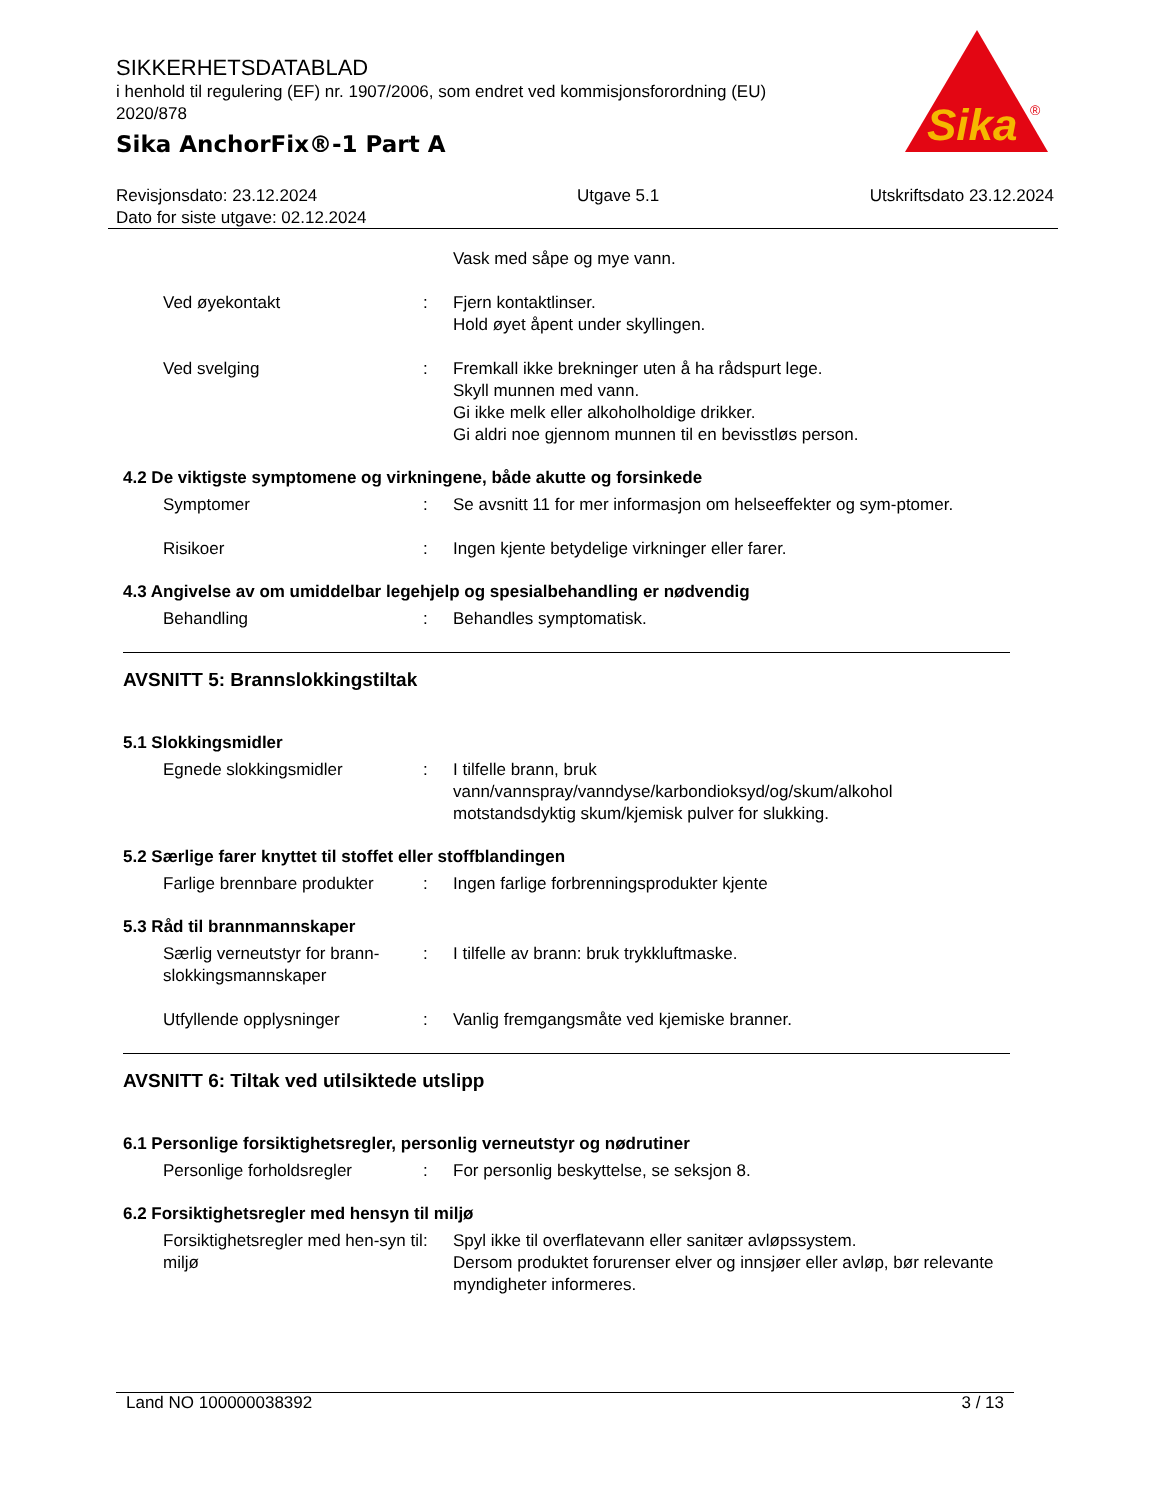SIKKERHETSDATABLAD
i henhold til regulering (EF) nr. 1907/2006, som endret ved kommisjonsforordning (EU) 2020/878
Sika AnchorFix®-1 Part A
Sika
®
Revisjonsdato: 23.12.2024
Dato for siste utgave: 02.12.2024
Utgave 5.1 Utskriftsdato 23.12.2024
Vask med såpe og mye vann.
Ved øyekontakt : Fjern kontaktlinser.
Hold øyet åpent under skyllingen.
Ved svelging : Fremkall ikke brekninger uten å ha rådspurt lege.
Skyll munnen med vann.
Gi ikke melk eller alkoholholdige drikker.
Gi aldri noe gjennom munnen til en bevisstløs person.
4.2 De viktigste symptomene og virkningene, både akutte og forsinkede
Symptomer : Se avsnitt 11 for mer informasjon om helseeffekter og sym-ptomer.
Risikoer : Ingen kjente betydelige virkninger eller farer.
4.3 Angivelse av om umiddelbar legehjelp og spesialbehandling er nødvendig
Behandling : Behandles symptomatisk.
AVSNITT 5: Brannslokkingstiltak
5.1 Slokkingsmidler
Egnede slokkingsmidler : I tilfelle brann, bruk vann/vannspray/vanndyse/karbondioksyd/og/skum/alkohol motstandsdyktig skum/kjemisk pulver for slukking.
5.2 Særlige farer knyttet til stoffet eller stoffblandingen
Farlige brennbare produkter
: Ingen farlige forbrenningsprodukter kjente
5.3 Råd til brannmannskaper
Særlig verneutstyr for brann-slokkingsmannskaper
: I tilfelle av brann: bruk trykkluftmaske.
Utfyllende opplysninger : Vanlig fremgangsmåte ved kjemiske branner.
AVSNITT 6: Tiltak ved utilsiktede utslipp
6.1 Personlige forsiktighetsregler, personlig verneutstyr og nødrutiner
Personlige forholdsregler : For personlig beskyttelse, se seksjon 8.
6.2 Forsiktighetsregler med hensyn til miljø
Forsiktighetsregler med hen-syn til miljø
: Spyl ikke til overflatevann eller sanitær avløpssystem.
Dersom produktet forurenser elver og innsjøer eller avløp, bør relevante myndigheter informeres.
Land NO 100000038392 3 / 13